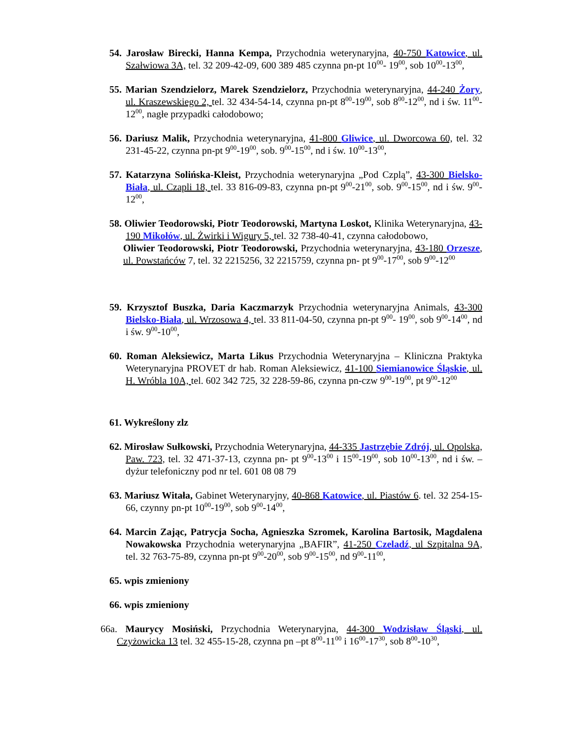54. Jarosław Birecki, Hanna Kempa, Przychodnia weterynaryjna, 40-750 Katowice, ul. Szałwiowa 3A, tel. 32 209-42-09, 600 389 485 czynna pn-pt 10<sup>00</sup>- 19<sup>00</sup>, sob 10<sup>00</sup>-13<sup>00</sup>,
55. Marian Szendzielorz, Marek Szendzielorz, Przychodnia weterynaryjna, 44-240 Żory, ul. Kraszewskiego 2, tel. 32 434-54-14, czynna pn-pt 8<sup>00</sup>-19<sup>00</sup>, sob 8<sup>00</sup>-12<sup>00</sup>, nd i św. 11<sup>00</sup>-12<sup>00</sup>, nagłe przypadki całodobowo;
56. Dariusz Malik, Przychodnia weterynaryjna, 41-800 Gliwice, ul. Dworcowa 60, tel. 32 231-45-22, czynna pn-pt 9<sup>00</sup>-19<sup>00</sup>, sob. 9<sup>00</sup>-15<sup>00</sup>, nd i św. 10<sup>00</sup>-13<sup>00</sup>,
57. Katarzyna Solińska-Kleist, Przychodnia weterynaryjna „Pod Czplą”, 43-300 Bielsko-Biała, ul. Czapli 18, tel. 33 816-09-83, czynna pn-pt 9<sup>00</sup>-21<sup>00</sup>, sob. 9<sup>00</sup>-15<sup>00</sup>, nd i św. 9<sup>00</sup>-12<sup>00</sup>,
58. Oliwier Teodorowski, Piotr Teodorowski, Martyna Loskot, Klinika Weterynaryjna, 43-190 Mikołów, ul. Żwirki i Wigury 5, tel. 32 738-40-41, czynna całodobowo,
Oliwier Teodorowski, Piotr Teodorowski, Przychodnia weterynaryjna, 43-180 Orzesze, ul. Powstańców 7, tel. 32 2215256, 32 2215759, czynna pn- pt 9<sup>00</sup>-17<sup>00</sup>, sob 9<sup>00</sup>-12<sup>00</sup>
59. Krzysztof Buszka, Daria Kaczmarzyk Przychodnia weterynaryjna Animals, 43-300 Bielsko-Biała, ul. Wrzosowa 4, tel. 33 811-04-50, czynna pn-pt 9<sup>00</sup>- 19<sup>00</sup>, sob 9<sup>00</sup>-14<sup>00</sup>, nd i św. 9<sup>00</sup>-10<sup>00</sup>,
60. Roman Aleksiewicz, Marta Likus Przychodnia Weterynaryjna – Kliniczna Praktyka Weterynaryjna PROVET dr hab. Roman Aleksiewicz, 41-100 Siemianowice Śląskie, ul. H. Wróbla 10A, tel. 602 342 725, 32 228-59-86, czynna pn-czw 9<sup>00</sup>-19<sup>00</sup>, pt 9<sup>00</sup>-12<sup>00</sup>
61. Wykreślony zlz
62. Mirosław Sułkowski, Przychodnia Weterynaryjna, 44-335 Jastrzębie Zdrój, ul. Opolska, Paw. 723, tel. 32 471-37-13, czynna pn- pt 9<sup>00</sup>-13<sup>00</sup> i 15<sup>00</sup>-19<sup>00</sup>, sob 10<sup>00</sup>-13<sup>00</sup>, nd i św. – dyżur telefoniczny pod nr tel. 601 08 08 79
63. Mariusz Witała, Gabinet Weterynaryjny, 40-868 Katowice, ul. Piastów 6. tel. 32 254-15-66, czynny pn-pt 10<sup>00</sup>-19<sup>00</sup>, sob 9<sup>00</sup>-14<sup>00</sup>,
64. Marcin Zając, Patrycja Socha, Agnieszka Szromek, Karolina Bartosik, Magdalena Nowakowska Przychodnia weterynaryjna „BAFIR”, 41-250 Czeladź, ul Szpitalna 9A, tel. 32 763-75-89, czynna pn-pt 9<sup>00</sup>-20<sup>00</sup>, sob 9<sup>00</sup>-15<sup>00</sup>, nd 9<sup>00</sup>-11<sup>00</sup>,
65. wpis zmieniony
66. wpis zmieniony
66a. Maurycy Mosiński, Przychodnia Weterynaryjna, 44-300 Wodzisław Śląski, ul. Czyżowicka 13 tel. 32 455-15-28, czynna pn –pt 8<sup>00</sup>-11<sup>00</sup> i 16<sup>00</sup>-17<sup>30</sup>, sob 8<sup>00</sup>-10<sup>30</sup>,